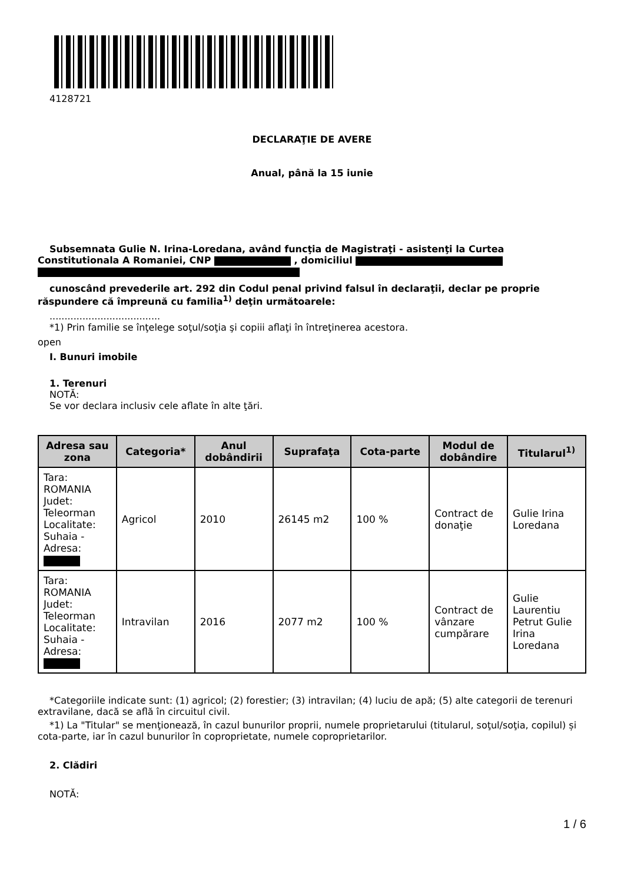4128721
DECLARAŢIE DE AVERE
Anual, până la 15 iunie
Subsemnata Gulie N. Irina-Loredana, având funcţia de Magistraţi - asistenţi la Curtea Constitutionala A Romaniei, CNP , domiciliul
cunoscând prevederile art. 292 din Codul penal privind falsul în declaraţii, declar pe proprie răspundere că împreună cu familia<sup>1)</sup> deţin următoarele:
.....................................
*1) Prin familie se înţelege soţul/soţia şi copiii aflaţi în întreţinerea acestora.
open
I. Bunuri imobile
1. Terenuri
NOTĂ:
Se vor declara inclusiv cele aflate în alte ţări.
| Adresa sau zona | Categoria* | Anul dobândirii | Suprafaţa | Cota-parte | Modul de dobândire | Titularul<sup>1)</sup> |
| --- | --- | --- | --- | --- | --- | --- |
| Tara: ROMANIA Judet: Teleorman Localitate: Suhaia - Adresa: | Agricol | 2010 | 26145 m2 | 100 % | Contract de donaţie | Gulie Irina Loredana |
| Tara: ROMANIA Judet: Teleorman Localitate: Suhaia - Adresa: | Intravilan | 2016 | 2077 m2 | 100 % | Contract de vânzare cumpărare | Gulie Laurentiu Petrut Gulie Irina Loredana |
*Categoriile indicate sunt: (1) agricol; (2) forestier; (3) intravilan; (4) luciu de apă; (5) alte categorii de terenuri extravilane, dacă se află în circuitul civil.
*1) La "Titular" se menţionează, în cazul bunurilor proprii, numele proprietarului (titularul, soţul/soţia, copilul) și cota-parte, iar în cazul bunurilor în coproprietate, numele coproprietarilor.
2. Clădiri
NOTĂ:
1 / 6